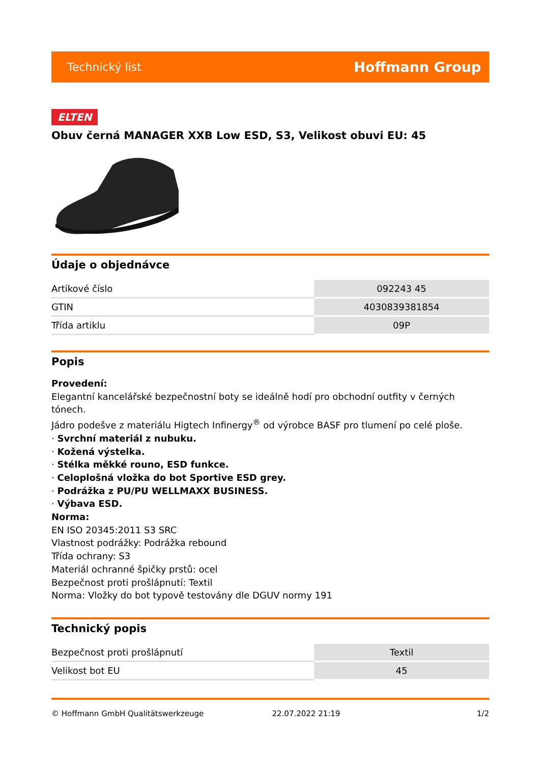Technický list Hoffmann Group
ELTEN
Obuv černá MANAGER XXB Low ESD, S3, Velikost obuvi EU: 45
Údaje o objednávce
| Artikové číslo | 092243 45 |
| GTIN | 4030839381854 |
| Třída artiklu | 09P |
Popis
Provedení:
Elegantní kancelářské bezpečnostní boty se ideálně hodí pro obchodní outfity v černých tónech.
Jádro podešve z materiálu Higtech Infinergy<sup>®</sup> od výrobce BASF pro tlumení po celé ploše.
· Svrchní materiál z nubuku.
· Kožená výstelka.
· Stélka měkké rouno, ESD funkce.
· Celoplošná vložka do bot Sportive ESD grey.
· Podrážka z PU/PU WELLMAXX BUSINESS.
· Výbava ESD.
Norma:
EN ISO 20345:2011 S3 SRC
Vlastnost podrážky: Podrážka rebound
Třída ochrany: S3
Materiál ochranné špičky prstů: ocel
Bezpečnost proti prošlápnutí: Textil
Norma: Vložky do bot typově testovány dle DGUV normy 191
Technický popis
| Bezpečnost proti prošlápnutí | Textil |
| Velikost bot EU | 45 |
© Hoffmann GmbH Qualitätswerkzeuge 22.07.2022 21:19 1/2